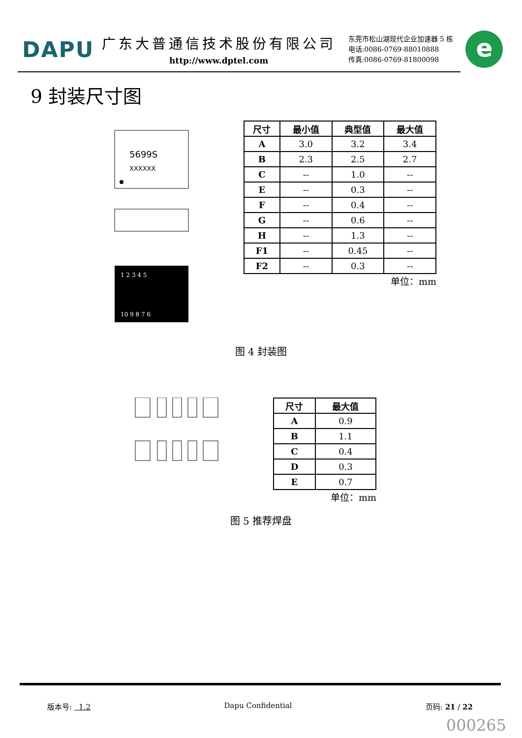DAPU
广东大普通信技术股份有限公司
http://www.dptel.com
东莞市松山湖现代企业加速器 5 栋
电话:0086-0769-88010888
传真:0086-0769-81800098
e
9 封装尺寸图
5699S
XXXXXX
1 2 3 4 5
10 9 8 7 6
| 尺寸 | 最小值 | 典型值 | 最大值 |
| --- | --- | --- | --- |
| A | 3.0 | 3.2 | 3.4 |
| B | 2.3 | 2.5 | 2.7 |
| C | -- | 1.0 | -- |
| E | -- | 0.3 | -- |
| F | -- | 0.4 | -- |
| G | -- | 0.6 | -- |
| H | -- | 1.3 | -- |
| F1 | -- | 0.45 | -- |
| F2 | -- | 0.3 | -- |
单位：mm
图 4 封装图
| 尺寸 | 最大值 |
| --- | --- |
| A | 0.9 |
| B | 1.1 |
| C | 0.4 |
| D | 0.3 |
| E | 0.7 |
单位：mm
图 5 推荐焊盘
版本号: 1.2 Dapu Confidential 页码: 21 / 22
000265